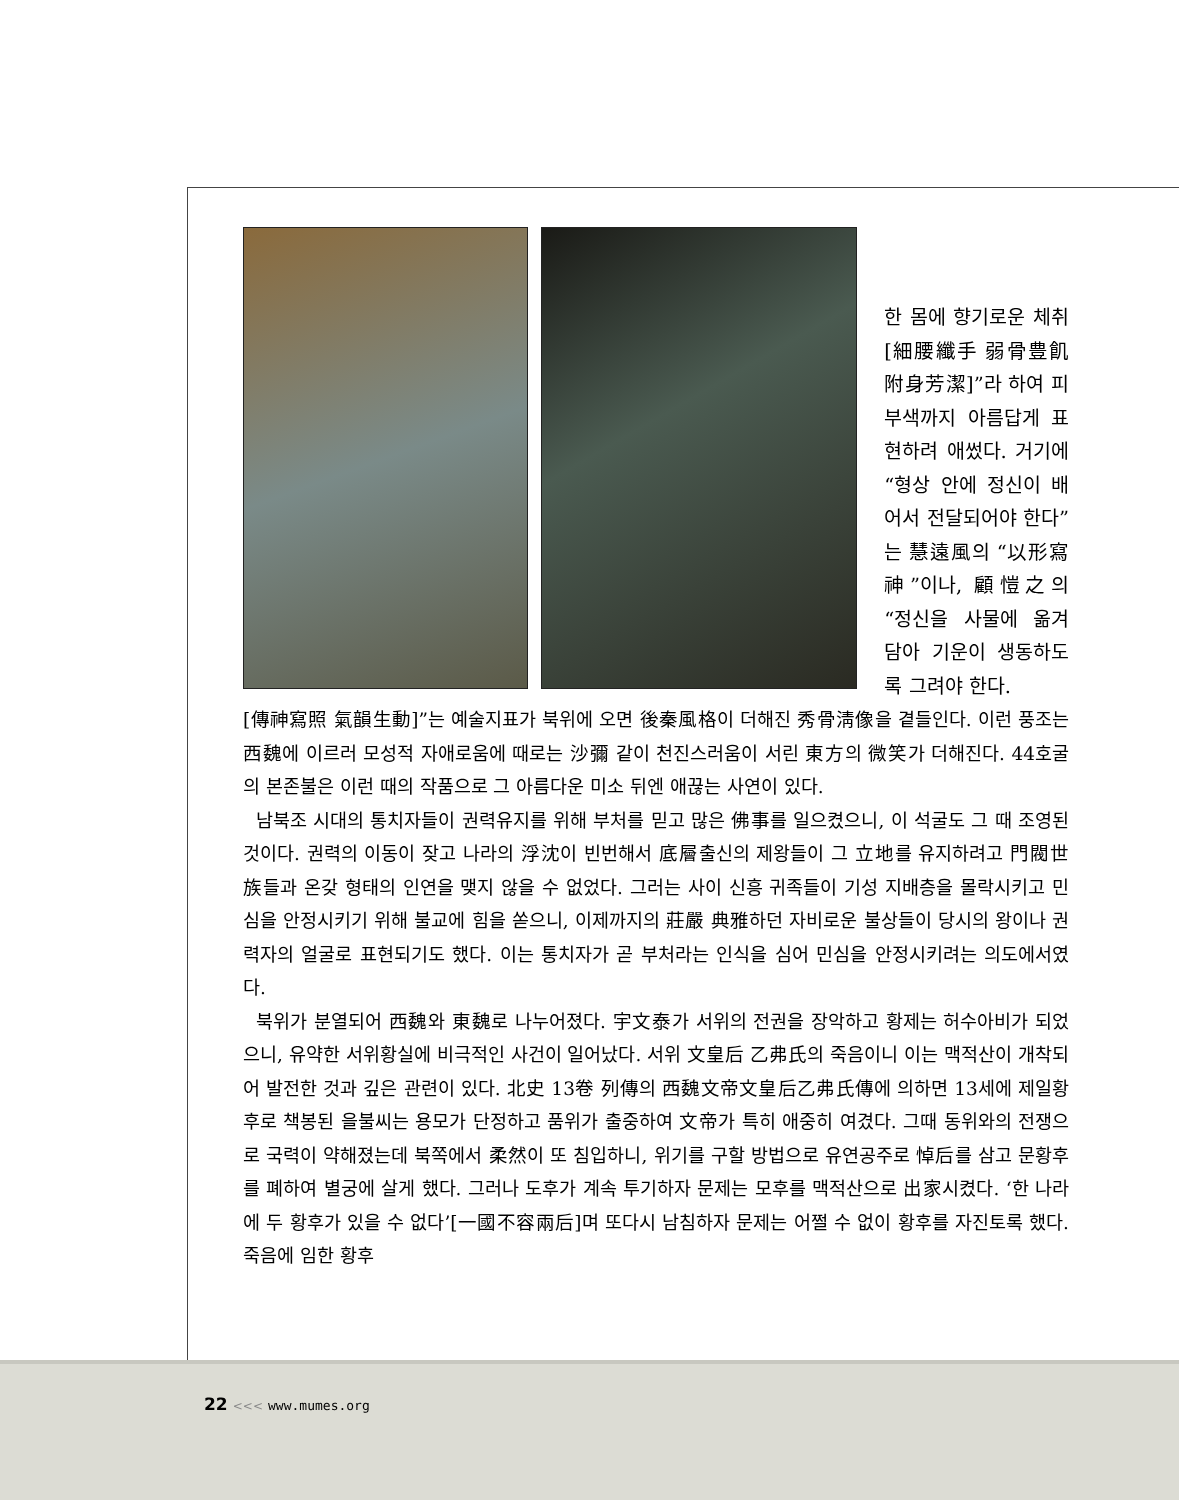한 몸에 향기로운 체취[細腰纖手 弱骨豊飢 附身芳潔]”라 하여 피부색까지 아름답게 표현하려 애썼다. 거기에 “형상 안에 정신이 배어서 전달되어야 한다”는 慧遠風의 “以形寫神”이나, 顧愷之의 “정신을 사물에 옮겨 담아 기운이 생동하도록 그려야 한다.
[傳神寫照 氣韻生動]”는 예술지표가 북위에 오면 後秦風格이 더해진 秀骨淸像을 곁들인다. 이런 풍조는 西魏에 이르러 모성적 자애로움에 때로는 沙彌 같이 천진스러움이 서린 東方의 微笑가 더해진다. 44호굴의 본존불은 이런 때의 작품으로 그 아름다운 미소 뒤엔 애끊는 사연이 있다.
남북조 시대의 통치자들이 권력유지를 위해 부처를 믿고 많은 佛事를 일으켰으니, 이 석굴도 그 때 조영된 것이다. 권력의 이동이 잦고 나라의 浮沈이 빈번해서 底層출신의 제왕들이 그 立地를 유지하려고 門閥世族들과 온갖 형태의 인연을 맺지 않을 수 없었다. 그러는 사이 신흥 귀족들이 기성 지배층을 몰락시키고 민심을 안정시키기 위해 불교에 힘을 쏟으니, 이제까지의 莊嚴 典雅하던 자비로운 불상들이 당시의 왕이나 권력자의 얼굴로 표현되기도 했다. 이는 통치자가 곧 부처라는 인식을 심어 민심을 안정시키려는 의도에서였다.
북위가 분열되어 西魏와 東魏로 나누어졌다. 宇文泰가 서위의 전권을 장악하고 황제는 허수아비가 되었으니, 유약한 서위황실에 비극적인 사건이 일어났다. 서위 文皇后 乙弗氏의 죽음이니 이는 맥적산이 개착되어 발전한 것과 깊은 관련이 있다. 北史 13卷 列傳의 西魏文帝文皇后乙弗氏傳에 의하면 13세에 제일황후로 책봉된 을불씨는 용모가 단정하고 품위가 출중하여 文帝가 특히 애중히 여겼다. 그때 동위와의 전쟁으로 국력이 약해졌는데 북쪽에서 柔然이 또 침입하니, 위기를 구할 방법으로 유연공주로 悼后를 삼고 문황후를 폐하여 별궁에 살게 했다. 그러나 도후가 계속 투기하자 문제는 모후를 맥적산으로 出家시켰다. ‘한 나라에 두 황후가 있을 수 없다’[一國不容兩后]며 또다시 남침하자 문제는 어쩔 수 없이 황후를 자진토록 했다. 죽음에 임한 황후
22 <<< www.mumes.org